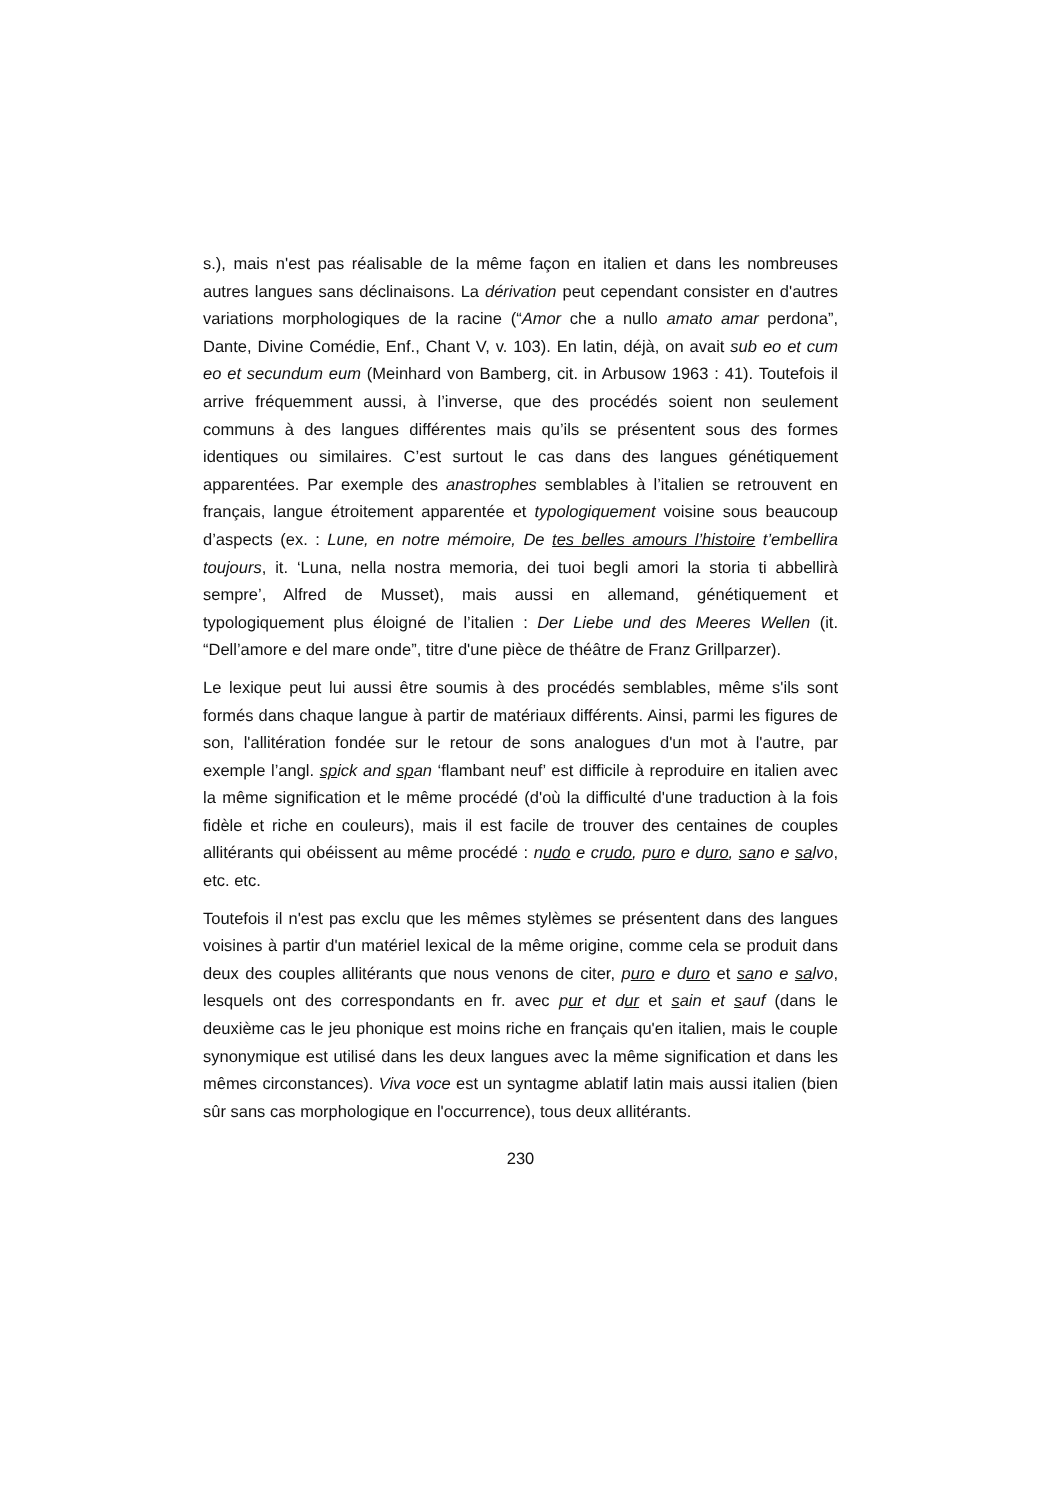s.), mais n'est pas réalisable de la même façon en italien et dans les nombreuses autres langues sans déclinaisons. La dérivation peut cependant consister en d'autres variations morphologiques de la racine (“Amor che a nullo amato amar perdona”, Dante, Divine Comédie, Enf., Chant V, v. 103). En latin, déjà, on avait sub eo et cum eo et secundum eum (Meinhard von Bamberg, cit. in Arbusow 1963 : 41). Toutefois il arrive fréquemment aussi, à l’inverse, que des procédés soient non seulement communs à des langues différentes mais qu’ils se présentent sous des formes identiques ou similaires. C’est surtout le cas dans des langues génétiquement apparentées. Par exemple des anastrophes semblables à l’italien se retrouvent en français, langue étroitement apparentée et typologiquement voisine sous beaucoup d’aspects (ex. : Lune, en notre mémoire, De tes belles amours l’histoire t’embellira toujours, it. ‘Luna, nella nostra memoria, dei tuoi begli amori la storia ti abbellirà sempre’, Alfred de Musset), mais aussi en allemand, génétiquement et typologiquement plus éloigné de l’italien : Der Liebe und des Meeres Wellen (it. “Dell’amore e del mare onde”, titre d'une pièce de théâtre de Franz Grillparzer).
Le lexique peut lui aussi être soumis à des procédés semblables, même s'ils sont formés dans chaque langue à partir de matériaux différents. Ainsi, parmi les figures de son, l'allitération fondée sur le retour de sons analogues d'un mot à l'autre, par exemple l’angl. spick and span ‘flambant neuf’ est difficile à reproduire en italien avec la même signification et le même procédé (d'où la difficulté d'une traduction à la fois fidèle et riche en couleurs), mais il est facile de trouver des centaines de couples allitérants qui obéissent au même procédé : nudo e crudo, puro e duro, sano e salvo, etc. etc.
Toutefois il n'est pas exclu que les mêmes stylèmes se présentent dans des langues voisines à partir d'un matériel lexical de la même origine, comme cela se produit dans deux des couples allitérants que nous venons de citer, puro e duro et sano e salvo, lesquels ont des correspondants en fr. avec pur et dur et sain et sauf (dans le deuxième cas le jeu phonique est moins riche en français qu'en italien, mais le couple synonymique est utilisé dans les deux langues avec la même signification et dans les mêmes circonstances). Viva voce est un syntagme ablatif latin mais aussi italien (bien sûr sans cas morphologique en l'occurrence), tous deux allitérants.
230